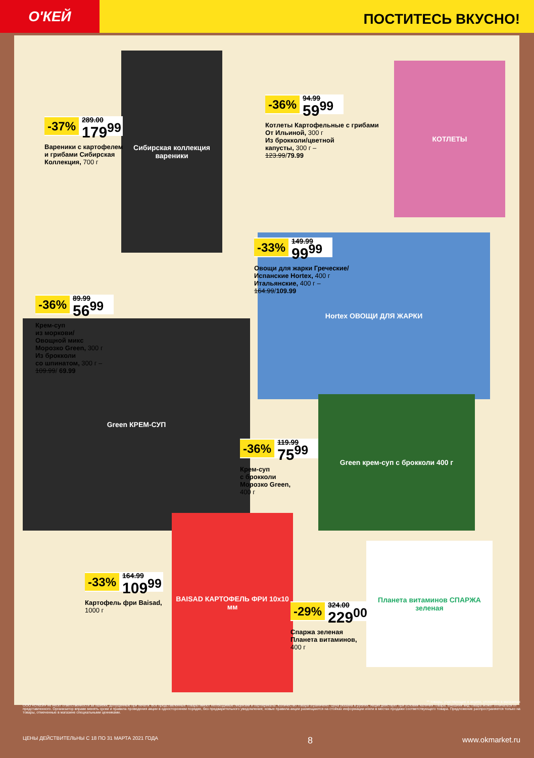О'КЕЙ
ПОСТИТЕСЬ ВКУСНО!
Сибирская коллекция вареники
КОТЛЕТЫ
Hortex ОВОЩИ ДЛЯ ЖАРКИ
Green КРЕМ-СУП
Green крем-суп с брокколи 400 г
BAISAD КАРТОФЕЛЬ ФРИ 10x10 мм
Планета витаминов СПАРЖА зеленая
-37%
289.00
179<sup>99</sup>
Вареники с картофелем
и грибами Сибирская
Коллекция, 700 г
-36%
94.99
59<sup>99</sup>
Котлеты Картофельные с грибами
От Ильиной, 300 г
Из брокколи/цветной
капусты, 300 г –
123.99/79.99
-33%
149.99
99<sup>99</sup>
Овощи для жарки Греческие/
Испанские Hortex, 400 г
Итальянские, 400 г –
164.99/109.99
-36%
89.99
56<sup>99</sup>
Крем-суп
из моркови/
Овощной микс
Морозко Green, 300 г
Из брокколи
со шпинатом, 300 г –
109.99/ 69.99
-36%
119.99
75<sup>99</sup>
Крем-суп
с брокколи
Морозко Green,
400 г
-33%
164.99
109<sup>99</sup>
Картофель фри Baisad,
1000 г
-29%
324.00
229<sup>00</sup>
Спаржа зеленая
Планета витаминов,
400 г
** товары, участвующие в акциях, уточняйте в магазинах
ООО «О'КЕЙ» не несет ответственности за ошибки, допущенные при печати. Все представленные товары имеют необходимые лицензии и сертификаты. Количество товара ограничено. Цена указана в рублях. Акция действует при условии наличия товара. Внешний вид товара может отличаться от представленного. Организатор вправе менять сроки и правила проведения акции в одностороннем порядке, без предварительного уведомления; новые правила акции размещаются на стойках информации и/или в местах продажи соответствующего товара. Предложение распространяется только на товары, отмеченные в магазине специальными ценниками.
ЦЕНЫ ДЕЙСТВИТЕЛЬНЫ С 18 ПО 31 МАРТА 2021 ГОДА 8 www.okmarket.ru